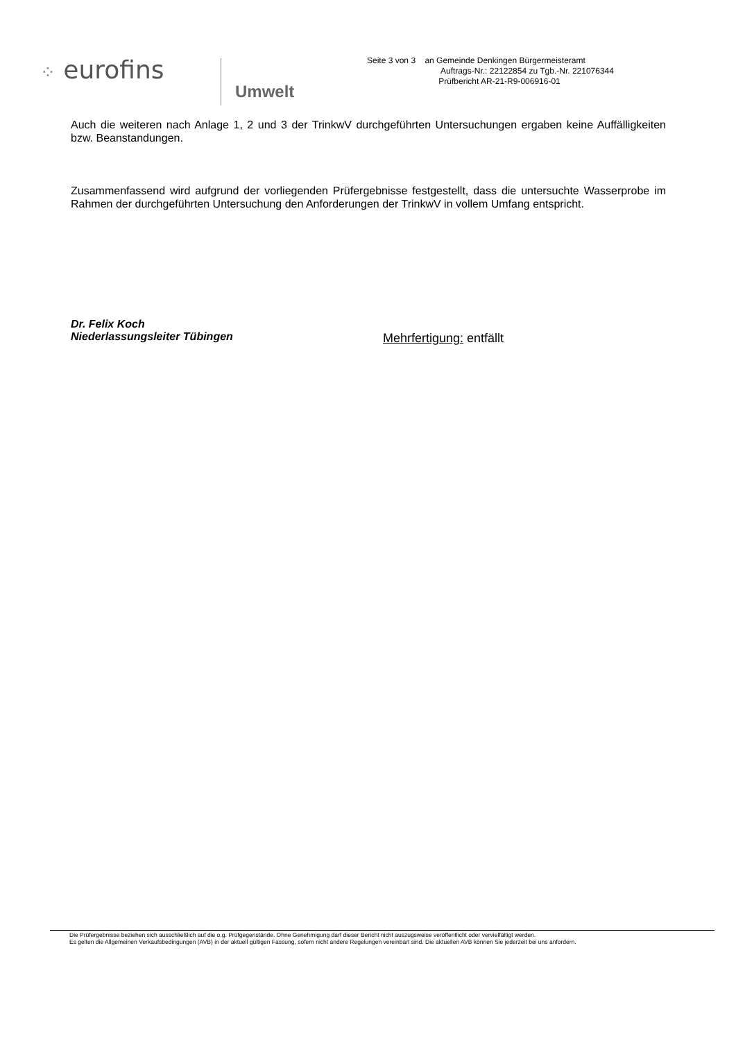⁘ eurofins
Umwelt
Seite 3 von 3 an Gemeinde Denkingen Bürgermeisteramt
Auftrags-Nr.: 22122854 zu Tgb.-Nr. 221076344
Prüfbericht AR-21-R9-006916-01
Auch die weiteren nach Anlage 1, 2 und 3 der TrinkwV durchgeführten Untersuchungen ergaben keine Auffälligkeiten bzw. Beanstandungen.
Zusammenfassend wird aufgrund der vorliegenden Prüfergebnisse festgestellt, dass die untersuchte Wasserprobe im Rahmen der durchgeführten Untersuchung den Anforderungen der TrinkwV in vollem Umfang entspricht.
Dr. Felix Koch
Niederlassungsleiter Tübingen
Mehrfertigung: entfällt
Die Prüfergebnisse beziehen sich ausschließlich auf die o.g. Prüfgegenstände. Ohne Genehmigung darf dieser Bericht nicht auszugsweise veröffentlicht oder vervielfältigt werden.
Es gelten die Allgemeinen Verkaufsbedingungen (AVB) in der aktuell gültigen Fassung, sofern nicht andere Regelungen vereinbart sind. Die aktuellen AVB können Sie jederzeit bei uns anfordern.